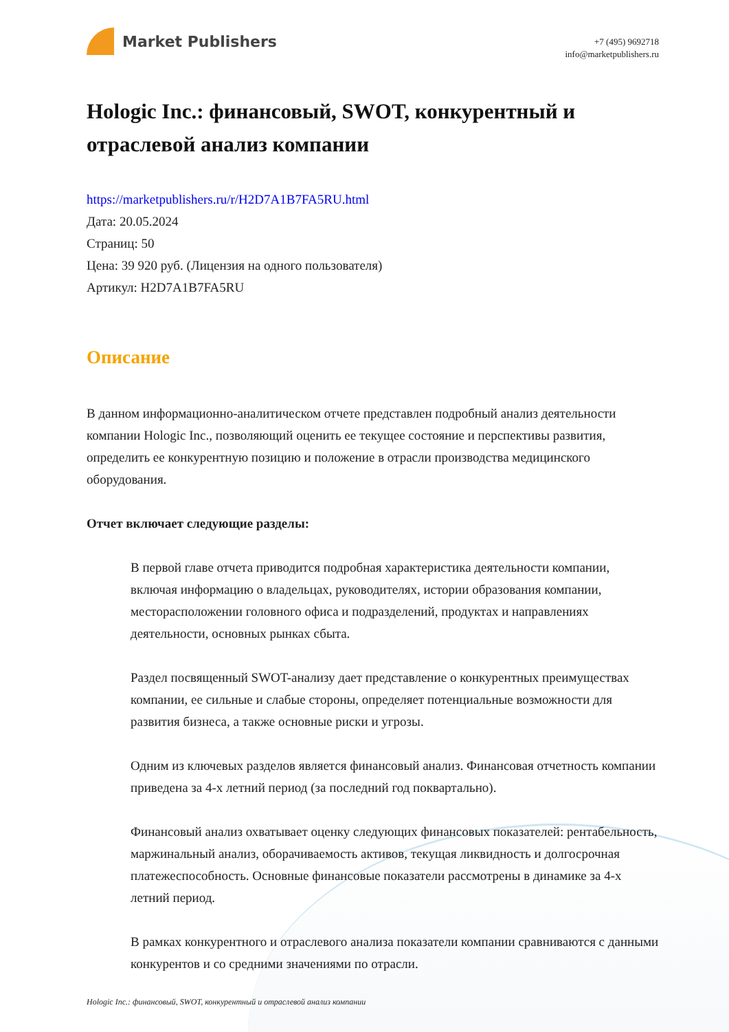Market Publishers
+7 (495) 9692718
info@marketpublishers.ru
Hologic Inc.: финансовый, SWOT, конкурентный и отраслевой анализ компании
https://marketpublishers.ru/r/H2D7A1B7FA5RU.html
Дата: 20.05.2024
Страниц: 50
Цена: 39 920 руб. (Лицензия на одного пользователя)
Артикул: H2D7A1B7FA5RU
Описание
В данном информационно-аналитическом отчете представлен подробный анализ деятельности компании Hologic Inc., позволяющий оценить ее текущее состояние и перспективы развития, определить ее конкурентную позицию и положение в отрасли производства медицинского оборудования.
Отчет включает следующие разделы:
В первой главе отчета приводится подробная характеристика деятельности компании, включая информацию о владельцах, руководителях, истории образования компании, месторасположении головного офиса и подразделений, продуктах и направлениях деятельности, основных рынках сбыта.
Раздел посвященный SWOT-анализу дает представление о конкурентных преимуществах компании, ее сильные и слабые стороны, определяет потенциальные возможности для развития бизнеса, а также основные риски и угрозы.
Одним из ключевых разделов является финансовый анализ. Финансовая отчетность компании приведена за 4-х летний период (за последний год поквартально).
Финансовый анализ охватывает оценку следующих финансовых показателей: рентабельность, маржинальный анализ, оборачиваемость активов, текущая ликвидность и долгосрочная платежеспособность. Основные финансовые показатели рассмотрены в динамике за 4-х летний период.
В рамках конкурентного и отраслевого анализа показатели компании сравниваются с данными конкурентов и со средними значениями по отрасли.
Hologic Inc.: финансовый, SWOT, конкурентный и отраслевой анализ компании